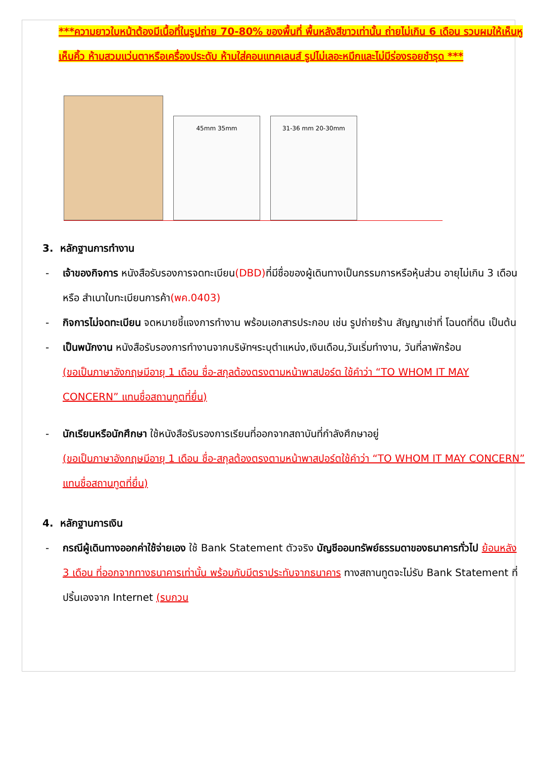***ความยาวใบหน้าต้องมีเนื้อที่ในรูปถ่าย 70-80% ของพื้นที่ พื้นหลังสีขาวเท่านั้น ถ่ายไม่เกิน 6 เดือน รวบผมให้เห็นหู เห็นคิ้ว ห้ามสวมแว่นตาหรือเครื่องประดับ ห้ามใส่คอนแทคเลนส์ รูปไม่เลอะหมึกและไม่มีร่องรอยชำรุด ***
45mm 35mm
31-36 mm 20-30mm
3. หลักฐานการทำงาน
- เจ้าของกิจการ หนังสือรับรองการจดทะเบียน(DBD) ที่มีชื่อของผู้เดินทางเป็นกรรมการหรือหุ้นส่วน อายุไม่เกิน 3 เดือน หรือ สำเนาใบทะเบียนการค้า(พค.0403)
- กิจการไม่จดทะเบียน จดหมายชี้แจงการทำงาน พร้อมเอกสารประกอบ เช่น รูปถ่ายร้าน สัญญาเช่าที่ โฉนดที่ดิน เป็นต้น
- เป็นพนักงาน หนังสือรับรองการทำงานจากบริษัทฯระบุตำแหน่ง,เงินเดือน,วันเริ่มทำงาน, วันที่ลาพักร้อน
(ขอเป็นภาษาอังกฤษมีอายุ 1 เดือน ชื่อ-สกุลต้องตรงตามหน้าพาสปอร์ต ใช้คำว่า “TO WHOM IT MAY CONCERN” แทนชื่อสถานทูตที่ยื่น)
- นักเรียนหรือนักศึกษา ใช้หนังสือรับรองการเรียนที่ออกจากสถาบันที่กำลังศึกษาอยู่
(ขอเป็นภาษาอังกฤษมีอายุ 1 เดือน ชื่อ-สกุลต้องตรงตามหน้าพาสปอร์ตใช้คำว่า “TO WHOM IT MAY CONCERN” แทนชื่อสถานทูตที่ยื่น)
4. หลักฐานการเงิน
- กรณีผู้เดินทางออกค่าใช้จ่ายเอง ใช้ Bank Statement ตัวจริง บัญชีออมทรัพย์ธรรมดาของธนาคารทั่วไป ย้อนหลัง 3 เดือน ที่ออกจากทางธนาคารเท่านั้น พร้อมกับมีตราประทับจากธนาคาร ทางสถานทูตจะไม่รับ Bank Statement ที่ปริ้นเองจาก Internet (รบกวน